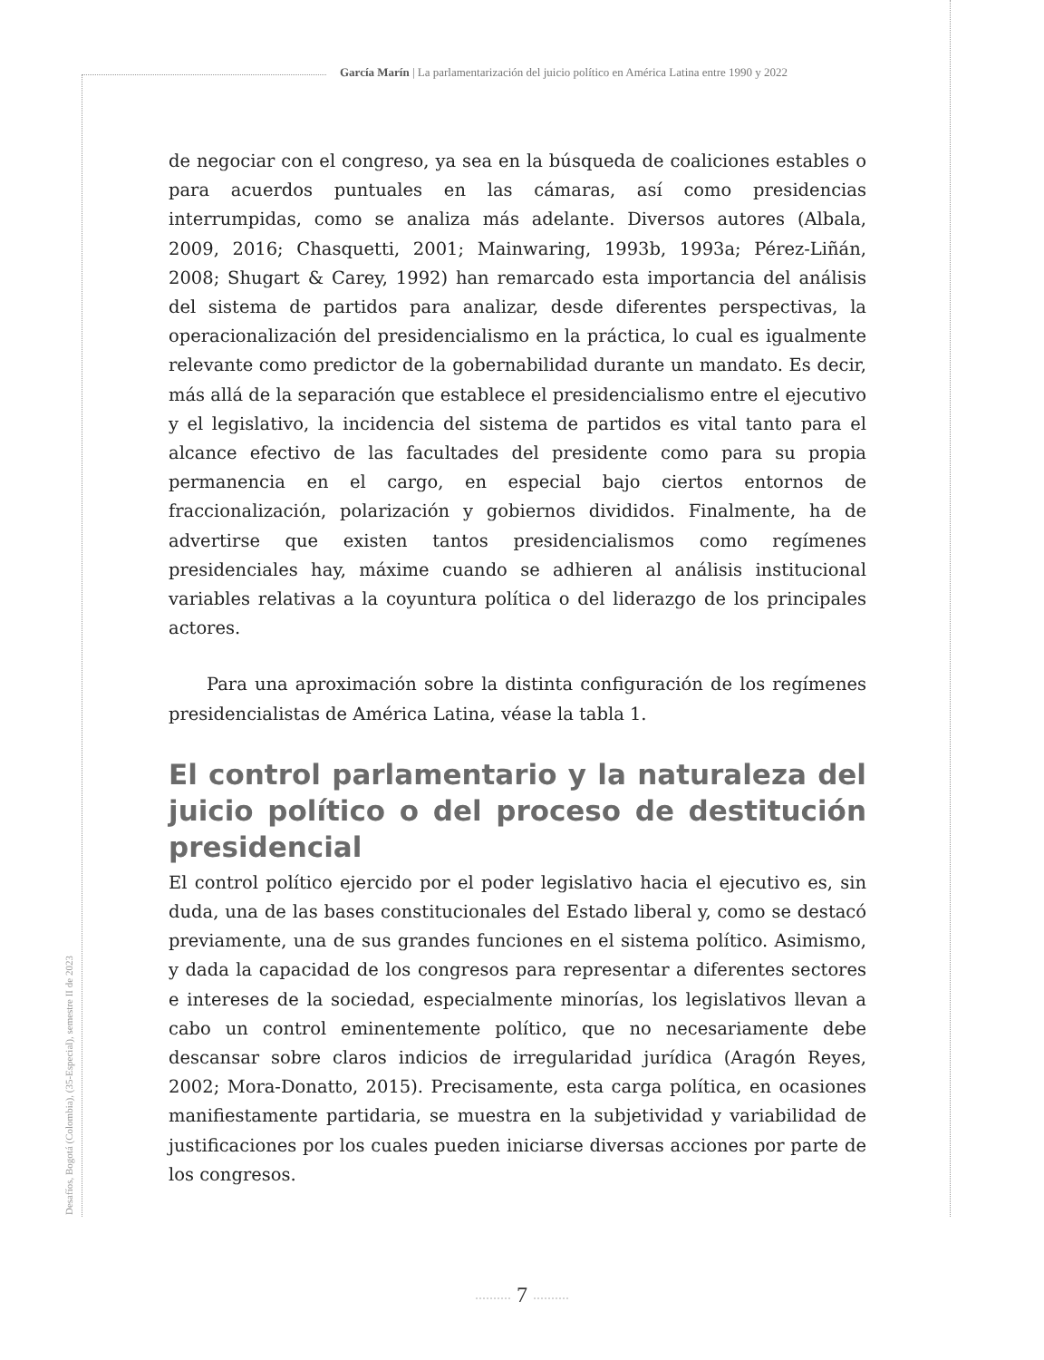García Marín | La parlamentarización del juicio político en América Latina entre 1990 y 2022
de negociar con el congreso, ya sea en la búsqueda de coaliciones estables o para acuerdos puntuales en las cámaras, así como presidencias interrumpidas, como se analiza más adelante. Diversos autores (Albala, 2009, 2016; Chasquetti, 2001; Mainwaring, 1993b, 1993a; Pérez-Liñán, 2008; Shugart & Carey, 1992) han remarcado esta importancia del análisis del sistema de partidos para analizar, desde diferentes perspectivas, la operacionalización del presidencialismo en la práctica, lo cual es igualmente relevante como predictor de la gobernabilidad durante un mandato. Es decir, más allá de la separación que establece el presidencialismo entre el ejecutivo y el legislativo, la incidencia del sistema de partidos es vital tanto para el alcance efectivo de las facultades del presidente como para su propia permanencia en el cargo, en especial bajo ciertos entornos de fraccionalización, polarización y gobiernos divididos. Finalmente, ha de advertirse que existen tantos presidencialismos como regímenes presidenciales hay, máxime cuando se adhieren al análisis institucional variables relativas a la coyuntura política o del liderazgo de los principales actores.
Para una aproximación sobre la distinta configuración de los regímenes presidencialistas de América Latina, véase la tabla 1.
El control parlamentario y la naturaleza del juicio político o del proceso de destitución presidencial
El control político ejercido por el poder legislativo hacia el ejecutivo es, sin duda, una de las bases constitucionales del Estado liberal y, como se destacó previamente, una de sus grandes funciones en el sistema político. Asimismo, y dada la capacidad de los congresos para representar a diferentes sectores e intereses de la sociedad, especialmente minorías, los legislativos llevan a cabo un control eminentemente político, que no necesariamente debe descansar sobre claros indicios de irregularidad jurídica (Aragón Reyes, 2002; Mora-Donatto, 2015). Precisamente, esta carga política, en ocasiones manifiestamente partidaria, se muestra en la subjetividad y variabilidad de justificaciones por los cuales pueden iniciarse diversas acciones por parte de los congresos.
Desafíos, Bogotá (Colombia), (35-Especial), semestre II de 2023
·········· 7 ··········